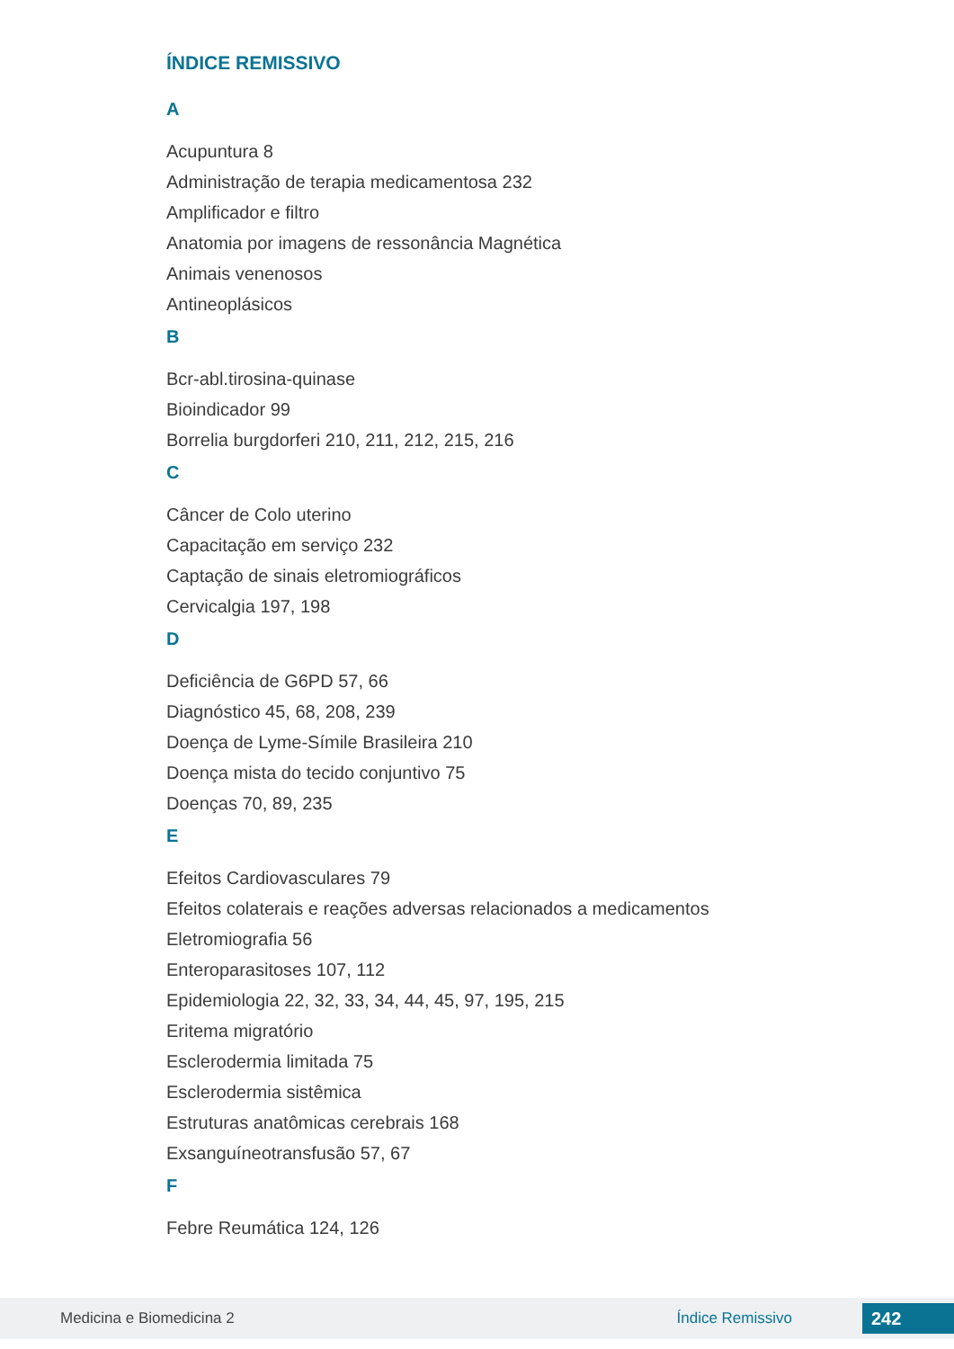ÍNDICE REMISSIVO
A
Acupuntura 8
Administração de terapia medicamentosa 232
Amplificador e filtro
Anatomia por imagens de ressonância Magnética
Animais venenosos
Antineoplásicos
B
Bcr-abl.tirosina-quinase
Bioindicador 99
Borrelia burgdorferi 210, 211, 212, 215, 216
C
Câncer de Colo uterino
Capacitação em serviço 232
Captação de sinais eletromiográficos
Cervicalgia 197, 198
D
Deficiência de G6PD 57, 66
Diagnóstico 45, 68, 208, 239
Doença de Lyme-Símile Brasileira 210
Doença mista do tecido conjuntivo 75
Doenças 70, 89, 235
E
Efeitos Cardiovasculares 79
Efeitos colaterais e reações adversas relacionados a medicamentos
Eletromiografia 56
Enteroparasitoses 107, 112
Epidemiologia 22, 32, 33, 34, 44, 45, 97, 195, 215
Eritema migratório
Esclerodermia limitada 75
Esclerodermia sistêmica
Estruturas anatômicas cerebrais 168
Exsanguíneotransfusão 57, 67
F
Febre Reumática 124, 126
Medicina e Biomedicina 2 Índice Remissivo 242